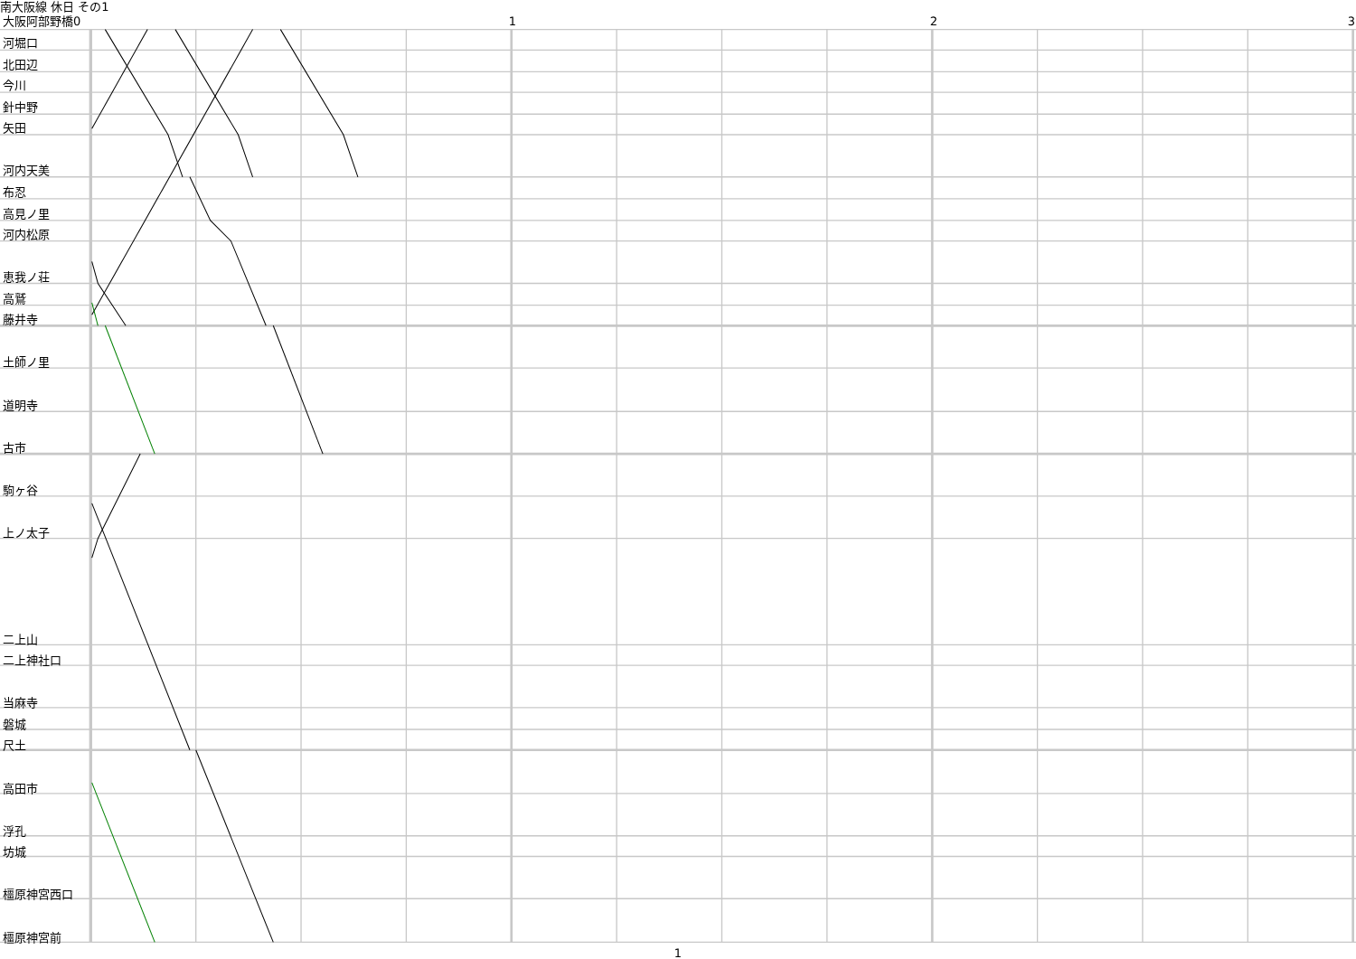南大阪線 休日 その1
大阪阿部野橋0 1 2 3
河堀口
北田辺
今川
針中野
矢田
河内天美
布忍
高見ノ里
河内松原
恵我ノ荘
高鷲
藤井寺
土師ノ里
道明寺
古市
駒ヶ谷
上ノ太子
二上山
二上神社口
当麻寺
磐城
尺土
高田市
浮孔
坊城
橿原神宮西口
橿原神宮前
1